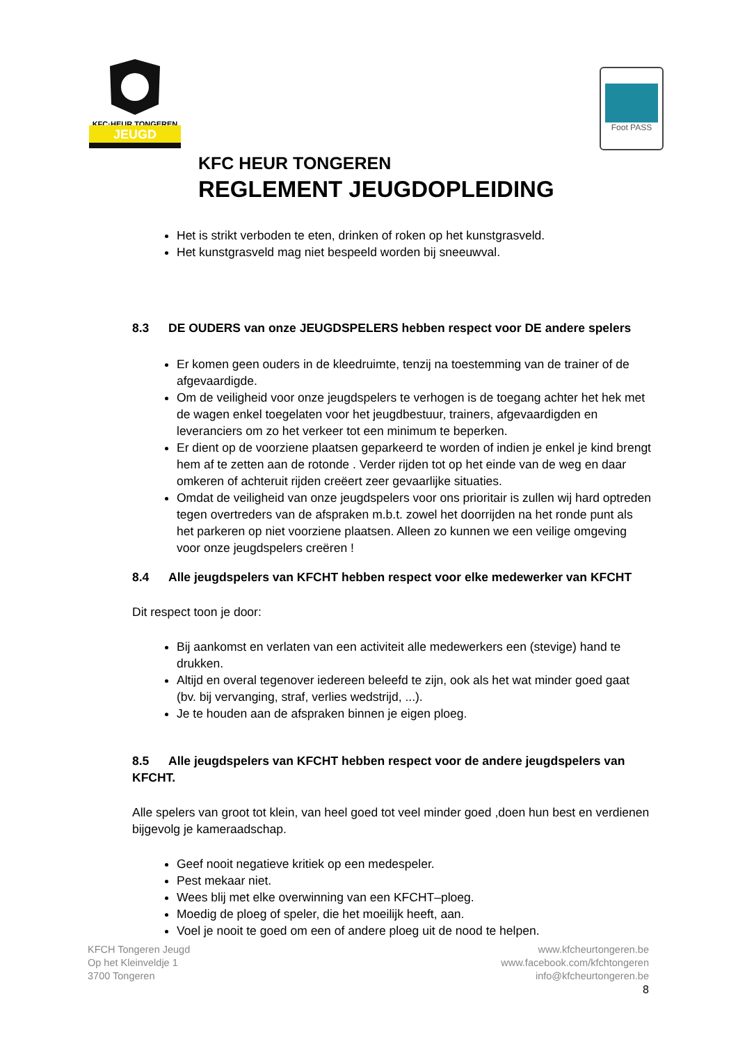KFC·HEUR TONGEREN
JEUGD
Foot PASS
KFC HEUR TONGEREN
REGLEMENT JEUGDOPLEIDING
Het is strikt verboden te eten, drinken of roken op het kunstgrasveld.
Het kunstgrasveld mag niet bespeeld worden bij sneeuwval.
8.3 DE OUDERS van onze JEUGDSPELERS hebben respect voor DE andere spelers
Er komen geen ouders in de kleedruimte, tenzij na toestemming van de trainer of de afgevaardigde.
Om de veiligheid voor onze jeugdspelers te verhogen is de toegang achter het hek met de wagen enkel toegelaten voor het jeugdbestuur, trainers, afgevaardigden en leveranciers om zo het verkeer tot een minimum te beperken.
Er dient op de voorziene plaatsen geparkeerd te worden of indien je enkel je kind brengt hem af te zetten aan de rotonde . Verder rijden tot op het einde van de weg en daar omkeren of achteruit rijden creëert zeer gevaarlijke situaties.
Omdat de veiligheid van onze jeugdspelers voor ons prioritair is zullen wij hard optreden tegen overtreders van de afspraken m.b.t. zowel het doorrijden na het ronde punt als het parkeren op niet voorziene plaatsen. Alleen zo kunnen we een veilige omgeving voor onze jeugdspelers creëren !
8.4 Alle jeugdspelers van KFCHT hebben respect voor elke medewerker van KFCHT
Dit respect toon je door:
Bij aankomst en verlaten van een activiteit alle medewerkers een (stevige) hand te drukken.
Altijd en overal tegenover iedereen beleefd te zijn, ook als het wat minder goed gaat (bv. bij vervanging, straf, verlies wedstrijd, ...).
Je te houden aan de afspraken binnen je eigen ploeg.
8.5 Alle jeugdspelers van KFCHT hebben respect voor de andere jeugdspelers van KFCHT.
Alle spelers van groot tot klein, van heel goed tot veel minder goed ,doen hun best en verdienen bijgevolg je kameraadschap.
Geef nooit negatieve kritiek op een medespeler.
Pest mekaar niet.
Wees blij met elke overwinning van een KFCHT–ploeg.
Moedig de ploeg of speler, die het moeilijk heeft, aan.
Voel je nooit te goed om een of andere ploeg uit de nood te helpen.
KFCH Tongeren Jeugd
Op het Kleinveldje 1
3700 Tongeren
www.kfcheurtongeren.be
www.facebook.com/kfchtongeren
info@kfcheurtongeren.be
8